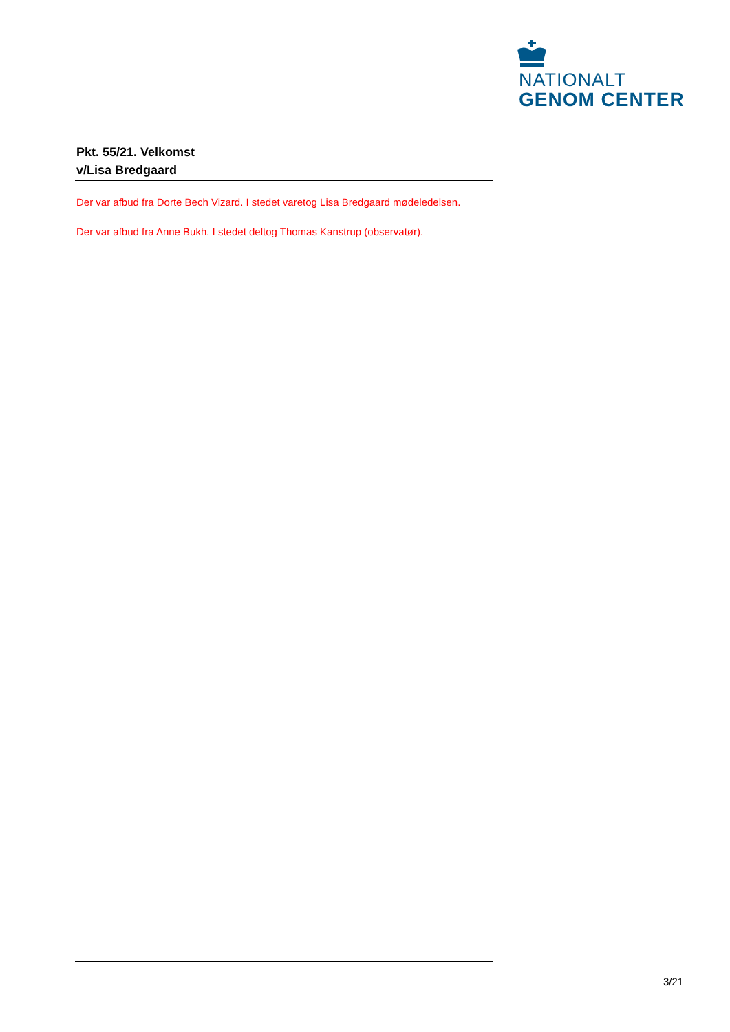NATIONALT
GENOM CENTER
Pkt. 55/21. Velkomst
v/Lisa Bredgaard
Der var afbud fra Dorte Bech Vizard. I stedet varetog Lisa Bredgaard mødeledelsen.
Der var afbud fra Anne Bukh. I stedet deltog Thomas Kanstrup (observatør).
3/21